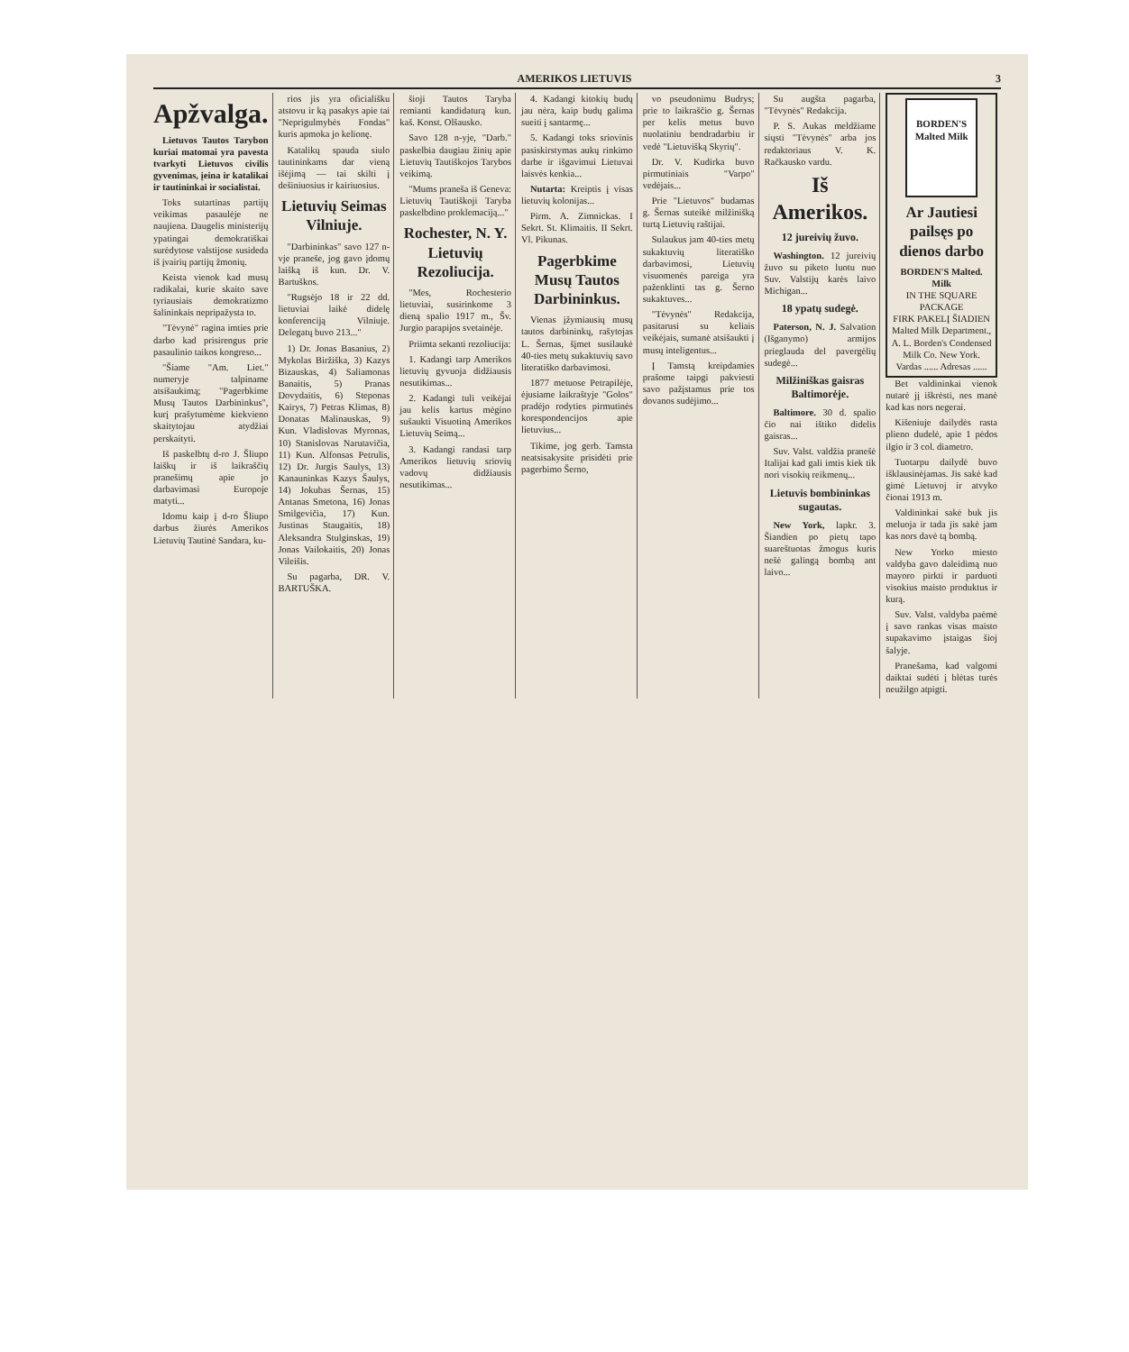AMERIKOS LIETUVIS 3
Apžvalga.
Lietuvos Tautos Tarybon kuriai matomai yra pavesta tvarkyti Lietuvos civilis gyvenimas, įeina ir katalikai ir tautininkai ir socialistai.
Toks sutartinas partijų veikimas pasaulėje ne naujiena. Daugelis ministerijų ypatingai demokratiškai surėdytose valstijose susideda iš įvairių partijų žmonių.
Keista vienok kad musų radikalai, kurie skaito save tyriausiais demokratizmo šalininkais nepripažysta to.
"Tėvynė" ragina imties prie darbo kad prisirengus prie pasaulinio taikos kongreso...
"Šiame "Am. Liet." numeryje talpiname atsišaukimą; "Pagerbkime Musų Tautos Darbininkus", kurį prašytumėme kiekvieno skaitytojau atydžiai perskaityti.
Iš paskelbtų d-ro J. Šliupo laiškų ir iš laikraščių pranešimų apie jo darbavimasi Europoje matyti...
Idomu kaip į d-ro Šliupo darbus žiurės Amerikos Lietuvių Tautinė Sandara, ku-
rios jis yra oficiališku atstovu ir ką pasakys apie tai "Neprigulmybės Fondas" kuris apmoka jo kelionę.
Katalikų spauda siulo tautininkams dar vieną išėjimą — tai skilti į dešiniuosius ir kairiuosius.
Lietuvių Seimas Vilniuje.
"Darbininkas" savo 127 n-vje praneše, jog gavo įdomų laišką iš kun. Dr. V. Bartuškos.
"Rugsėjo 18 ir 22 dd. lietuviai laikė didelę konferenciją Vilniuje. Delegatų buvo 213..."
1) Dr. Jonas Basanius, 2) Mykolas Biržiška, 3) Kazys Bizauskas, 4) Saliamonas Banaitis, 5) Pranas Dovydaitis, 6) Steponas Kairys, 7) Petras Klimas, 8) Donatas Malinauskas, 9) Kun. Vladislovas Myronas, 10) Stanislovas Narutavičia, 11) Kun. Alfonsas Petrulis, 12) Dr. Jurgis Saulys, 13) Kanauninkas Kazys Šaulys, 14) Jokubas Šernas, 15) Antanas Smetona, 16) Jonas Smilgevičia, 17) Kun. Justinas Staugaitis, 18) Aleksandra Stulginskas, 19) Jonas Vailokaitis, 20) Jonas Vileišis.
Su pagarba, DR. V. BARTUŠKA.
šioji Tautos Taryba remianti kandidaturą kun. kaš. Konst. Olšausko.
Savo 128 n-yje, "Darb." paskelbia daugiau žinių apie Lietuvių Tautiškojos Tarybos veikimą.
"Mums praneša iš Geneva: Lietuvių Tautiškoji Taryba paskelbdino proklemaciją..."
Rochester, N. Y. Lietuvių Rezoliucija.
"Mes, Rochesterio lietuviai, susirinkome 3 dieną spalio 1917 m., Šv. Jurgio parapijos svetainėje.
Priimta sekanti rezoliucija:
1. Kadangi tarp Amerikos lietuvių gyvuoja didžiausis nesutikimas...
2. Kadangi tuli veikėjai jau kelis kartus mėgino sušaukti Visuotiną Amerikos Lietuvių Seimą...
3. Kadangi randasi tarp Amerikos lietuvių sriovių vadovų didžiausis nesutikimas...
4. Kadangi kitokių budų jau nėra, kaip budų galima sueiti į santarmę...
5. Kadangi toks sriovinis pasiskirstymas aukų rinkimo darbe ir išgavimui Lietuvai laisvės kenkia...
Nutarta: Kreiptis į visas lietuvių kolonijas...
Pirm. A. Zimnickas. I Sekrt. St. Klimaitis. II Sekrt. Vl. Pikunas.
Pagerbkime Musų Tautos Darbininkus.
Vienas įžymiausių musų tautos darbininkų, rašytojas L. Šernas, šįmet susilaukė 40-ties metų sukaktuvių savo literatiško darbavimosi.
1877 metuose Petrapilėje, ėjusiame laikraštyje "Golos" pradėjo rodyties pirmutinės korespondencijos apie lietuvius...
Tikime, jog gerb. Tamsta neatsisakysite prisidėti prie pagerbimo Šerno,
vo pseudonimu Budrys; prie to laikraščio g. Šernas per kelis metus buvo nuolatiniu bendradarbiu ir vedė "Lietuvišką Skyrių".
Dr. V. Kudirka buvo pirmutiniais "Varpo" vedėjais...
Prie "Lietuvos" budamas g. Šernas suteikė milžinišką turtą Lietuvių raštijai.
Sulaukus jam 40-ties metų sukaktuvių literatiško darbavimosi, Lietuvių visuomenės pareiga yra paženklinti tas g. Šerno sukaktuves...
"Tėvynės" Redakcija, pasitarusi su keliais veikėjais, sumanė atsišaukti į musų inteligentus...
Į Tamstą kreipdamies prašome taipgi pakviesti savo pažįstamus prie tos dovanos sudėjimo...
Su augšta pagarba, "Tėvynės" Redakcija.
P. S. Aukas meldžiame siųsti "Tėvynės" arba jos redaktoriaus V. K. Račkausko vardu.
Iš Amerikos.
12 jureivių žuvo.
Washington. 12 jureivių žuvo su piketo luotu nuo Suv. Valstijų karės laivo Michigan...
18 ypatų sudegė.
Paterson, N. J. Salvation (Išganymo) armijos prieglauda del pavergėlių sudegė...
Milžiniškas gaisras Baltimorėje.
Baltimore. 30 d. spalio čio nai ištiko didelis gaisras...
Suv. Valst. valdžia pranešė Italijai kad gali imtis kiek tik nori visokių reikmenų...
Lietuvis bombininkas sugautas.
New York, lapkr. 3. Šiandien po pietų tapo suareštuotas žmogus kuris nešė galingą bombą ant laivo...
BORDEN'S
Malted Milk
Ar Jautiesi pailsęs po dienos darbo
BORDEN'S Malted. Milk
IN THE SQUARE PACKAGE
FIRK PAKELĮ ŠIADIEN
Malted Milk Department., A. L. Borden's Condensed Milk Co. New York.
Vardas ...... Adresas ......
Bet valdininkai vienok nutarė jį iškrėsti, nes manė kad kas nors negerai.
Kišeniuje dailydės rasta plieno dudelė, apie 1 pėdos ilgio ir 3 col. diametro.
Tuotarpu dailydė buvo išklausinėjamas. Jis sakė kad gimė Lietuvoj ir atvyko čionai 1913 m.
Valdininkai sakė buk jis meluoja ir tada jis sakė jam kas nors davė tą bombą.
New Yorko miesto valdyba gavo daleidimą nuo mayoro pirkti ir parduoti visokius maisto produktus ir kurą.
Suv. Valst. valdyba paėmė į savo rankas visas maisto supakavimo įstaigas šioj šalyje.
Pranešama, kad valgomi daiktai sudėti į blėtas turės neužilgo atpigti.